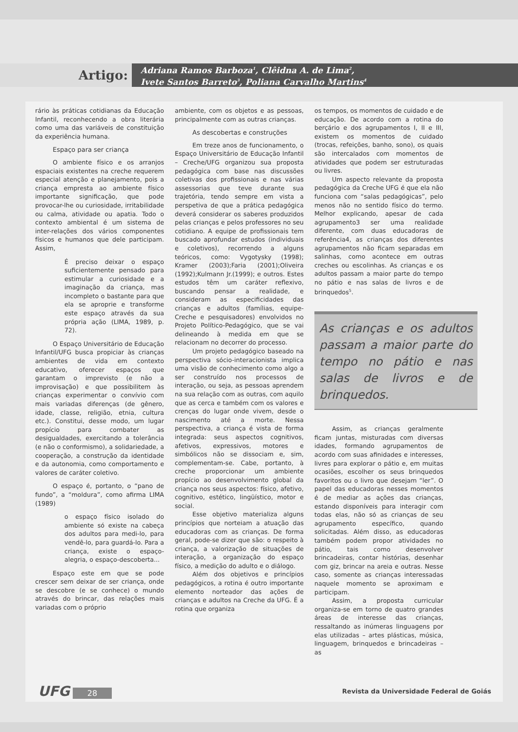Artigo:
Adriana Ramos Barboza<sup>1</sup>, Clêidna A. de Lima<sup>2</sup>,
Ivete Santos Barreto<sup>3</sup>, Poliana Carvalho Martins<sup>4</sup>
rário às práticas cotidianas da Educação Infantil, reconhecendo a obra literária como uma das variáveis de constituição da experiência humana.
Espaço para ser criança
O ambiente físico e os arranjos espaciais existentes na creche requerem especial atenção e planejamento, pois a criança empresta ao ambiente físico importante significação, que pode provocar-lhe ou curiosidade, irritabilidade ou calma, atividade ou apatia. Todo o contexto ambiental é um sistema de inter-relações dos vários componentes físicos e humanos que dele participam. Assim,
É preciso deixar o espaço suficientemente pensado para estimular a curiosidade e a imaginação da criança, mas incompleto o bastante para que ela se aproprie e transforme este espaço através da sua própria ação (LIMA, 1989, p. 72).
O Espaço Universitário de Educação Infantil/UFG busca propiciar às crianças ambientes de vida em contexto educativo, oferecer espaços que garantam o imprevisto (e não a improvisação) e que possibilitem às crianças experimentar o convívio com mais variadas diferenças (de gênero, idade, classe, religião, etnia, cultura etc.). Constitui, desse modo, um lugar propício para combater as desigualdades, exercitando a tolerância (e não o conformismo), a solidariedade, a cooperação, a construção da identidade e da autonomia, como comportamento e valores de caráter coletivo.
O espaço é, portanto, o “pano de fundo”, a “moldura”, como afirma LIMA (1989)
o espaço físico isolado do ambiente só existe na cabeça dos adultos para medi-lo, para vendê-lo, para guardá-lo. Para a criança, existe o espaço-alegria, o espaço-descoberta...
Espaço este em que se pode crescer sem deixar de ser criança, onde se descobre (e se conhece) o mundo através do brincar, das relações mais variadas com o próprio
ambiente, com os objetos e as pessoas, principalmente com as outras crianças.
As descobertas e construções
Em treze anos de funcionamento, o Espaço Universitário de Educação Infantil – Creche/UFG organizou sua proposta pedagógica com base nas discussões coletivas dos profissionais e nas várias assessorias que teve durante sua trajetória, tendo sempre em vista a perspetiva de que a prática pedagógica deverá considerar os saberes produzidos pelas crianças e pelos professores no seu cotidiano. A equipe de profissionais tem buscado aprofundar estudos (individuais e coletivos), recorrendo a alguns teóricos, como: Vygotysky (1998); Kramer (2003);Faria (2001);Oliveira (1992);Kulmann Jr.(1999); e outros. Estes estudos têm um caráter reflexivo, buscando pensar a realidade, e consideram as especificidades das crianças e adultos (famílias, equipe-Creche e pesquisadores) envolvidos no Projeto Político-Pedagógico, que se vai delineando à medida em que se relacionam no decorrer do processo.
Um projeto pedagógico baseado na perspectiva sócio-interacionista implica uma visão de conhecimento como algo a ser construído nos processos de interação, ou seja, as pessoas aprendem na sua relação com as outras, com aquilo que as cerca e também com os valores e crenças do lugar onde vivem, desde o nascimento até a morte. Nessa perspectiva, a criança é vista de forma integrada: seus aspectos cognitivos, afetivos, expressivos, motores e simbólicos não se dissociam e, sim, complementam-se. Cabe, portanto, à creche proporcionar um ambiente propício ao desenvolvimento global da criança nos seus aspectos: físico, afetivo, cognitivo, estético, lingüístico, motor e social.
Esse objetivo materializa alguns princípios que norteiam a atuação das educadoras com as crianças. De forma geral, pode-se dizer que são: o respeito à criança, a valorização de situações de interação, a organização do espaço físico, a medição do adulto e o diálogo.
Além dos objetivos e princípios pedagógicos, a rotina é outro importante elemento norteador das ações de crianças e adultos na Creche da UFG. É a rotina que organiza
os tempos, os momentos de cuidado e de educação. De acordo com a rotina do berçário e dos agrupamentos I, II e III, existem os momentos de cuidado (trocas, refeições, banho, sono), os quais são intercalados com momentos de atividades que podem ser estruturadas ou livres.
Um aspecto relevante da proposta pedagógica da Creche UFG é que ela não funciona com “salas pedagógicas”, pelo menos não no sentido físico do termo. Melhor explicando, apesar de cada agrupamento3 ser uma realidade diferente, com duas educadoras de referência4, as crianças dos diferentes agrupamentos não ficam separadas em salinhas, como acontece em outras creches ou escolinhas. As crianças e os adultos passam a maior parte do tempo no pátio e nas salas de livros e de brinquedos<sup>5</sup>.
As crianças e os adultos passam a maior parte do tempo no pátio e nas salas de livros e de brinquedos.
Assim, as crianças geralmente ficam juntas, misturadas com diversas idades, formando agrupamentos de acordo com suas afinidades e interesses, livres para explorar o pátio e, em muitas ocasiões, escolher os seus brinquedos favoritos ou o livro que desejam “ler”. O papel das educadoras nesses momentos é de mediar as ações das crianças, estando disponíveis para interagir com todas elas, não só as crianças de seu agrupamento específico, quando solicitadas. Além disso, as educadoras também podem propor atividades no pátio, tais como desenvolver brincadeiras, contar histórias, desenhar com giz, brincar na areia e outras. Nesse caso, somente as crianças interessadas naquele momento se aproximam e participam.
Assim, a proposta curricular organiza-se em torno de quatro grandes áreas de interesse das crianças, ressaltando as inúmeras linguagens por elas utilizadas – artes plásticas, música, linguagem, brinquedos e brincadeiras – as
UFG 28
Revista da Universidade Federal de Goiás